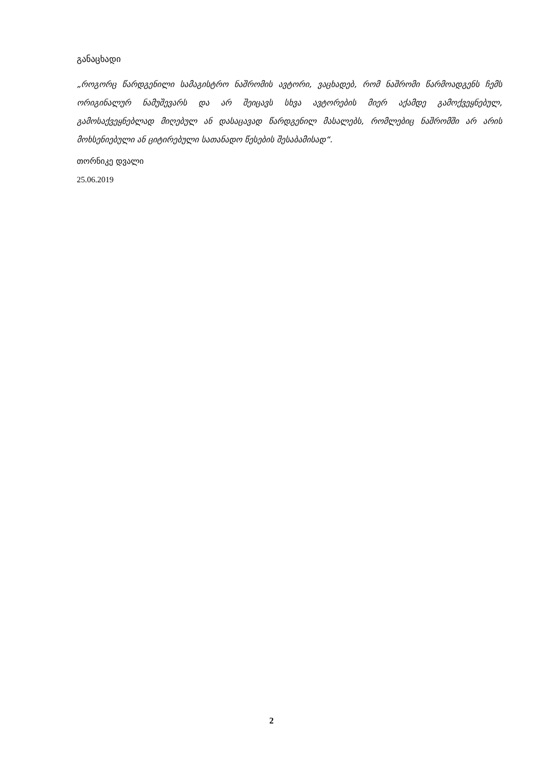განაცხადი
„როგორც წარდგენილი სამაგისტრო ნაშრომის ავტორი, ვაცხადებ, რომ ნაშრომი წარმოადგენს ჩემს ორიგინალურ ნამუშევარს და არ შეიცავს სხვა ავტორების მიერ აქამდე გამოქვეყნებულ, გამოსაქვეყნებლად მიღებულ ან დასაცავად წარდგენილ მასალებს, რომლებიც ნაშრომში არ არის მოხსენიებული ან ციტირებული სათანადო წესების შესაბამისად“.
თორნიკე დვალი
25.06.2019
2